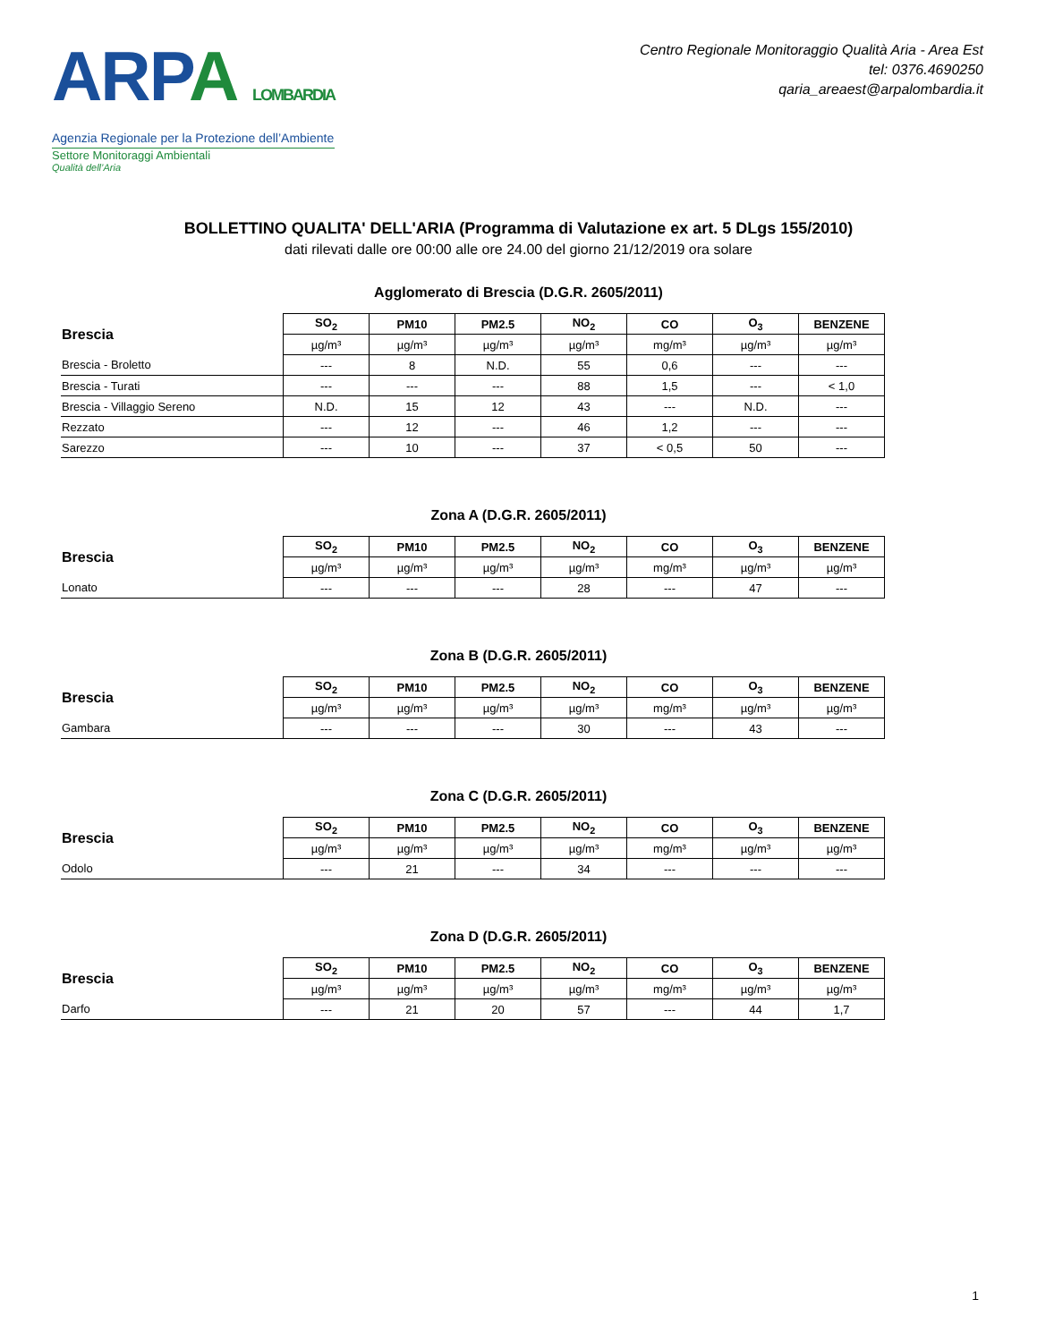ARPA LOMBARDIA
Agenzia Regionale per la Protezione dell’Ambiente
Settore Monitoraggi Ambientali
Qualità dell’Aria
Centro Regionale Monitoraggio Qualità Aria - Area Est
tel: 0376.4690250
qaria_areaest@arpalombardia.it
BOLLETTINO QUALITA' DELL'ARIA (Programma di Valutazione ex art. 5 DLgs 155/2010)
dati rilevati dalle ore 00:00 alle ore 24.00 del giorno 21/12/2019 ora solare
Agglomerato di Brescia (D.G.R. 2605/2011)
| Brescia | SO<sub>2</sub> | PM10 | PM2.5 | NO<sub>2</sub> | CO | O<sub>3</sub> | BENZENE |
| --- | --- | --- | --- | --- | --- | --- | --- |
| | µg/m³ | µg/m³ | µg/m³ | µg/m³ | mg/m³ | µg/m³ | µg/m³ |
| Brescia - Broletto | --- | 8 | N.D. | 55 | 0,6 | --- | --- |
| Brescia - Turati | --- | --- | --- | 88 | 1,5 | --- | < 1,0 |
| Brescia - Villaggio Sereno | N.D. | 15 | 12 | 43 | --- | N.D. | --- |
| Rezzato | --- | 12 | --- | 46 | 1,2 | --- | --- |
| Sarezzo | --- | 10 | --- | 37 | < 0,5 | 50 | --- |
Zona A (D.G.R. 2605/2011)
| Brescia | SO<sub>2</sub> | PM10 | PM2.5 | NO<sub>2</sub> | CO | O<sub>3</sub> | BENZENE |
| --- | --- | --- | --- | --- | --- | --- | --- |
| | µg/m³ | µg/m³ | µg/m³ | µg/m³ | mg/m³ | µg/m³ | µg/m³ |
| Lonato | --- | --- | --- | 28 | --- | 47 | --- |
Zona B (D.G.R. 2605/2011)
| Brescia | SO<sub>2</sub> | PM10 | PM2.5 | NO<sub>2</sub> | CO | O<sub>3</sub> | BENZENE |
| --- | --- | --- | --- | --- | --- | --- | --- |
| | µg/m³ | µg/m³ | µg/m³ | µg/m³ | mg/m³ | µg/m³ | µg/m³ |
| Gambara | --- | --- | --- | 30 | --- | 43 | --- |
Zona C (D.G.R. 2605/2011)
| Brescia | SO<sub>2</sub> | PM10 | PM2.5 | NO<sub>2</sub> | CO | O<sub>3</sub> | BENZENE |
| --- | --- | --- | --- | --- | --- | --- | --- |
| | µg/m³ | µg/m³ | µg/m³ | µg/m³ | mg/m³ | µg/m³ | µg/m³ |
| Odolo | --- | 21 | --- | 34 | --- | --- | --- |
Zona D (D.G.R. 2605/2011)
| Brescia | SO<sub>2</sub> | PM10 | PM2.5 | NO<sub>2</sub> | CO | O<sub>3</sub> | BENZENE |
| --- | --- | --- | --- | --- | --- | --- | --- |
| | µg/m³ | µg/m³ | µg/m³ | µg/m³ | mg/m³ | µg/m³ | µg/m³ |
| Darfo | --- | 21 | 20 | 57 | --- | 44 | 1,7 |
1